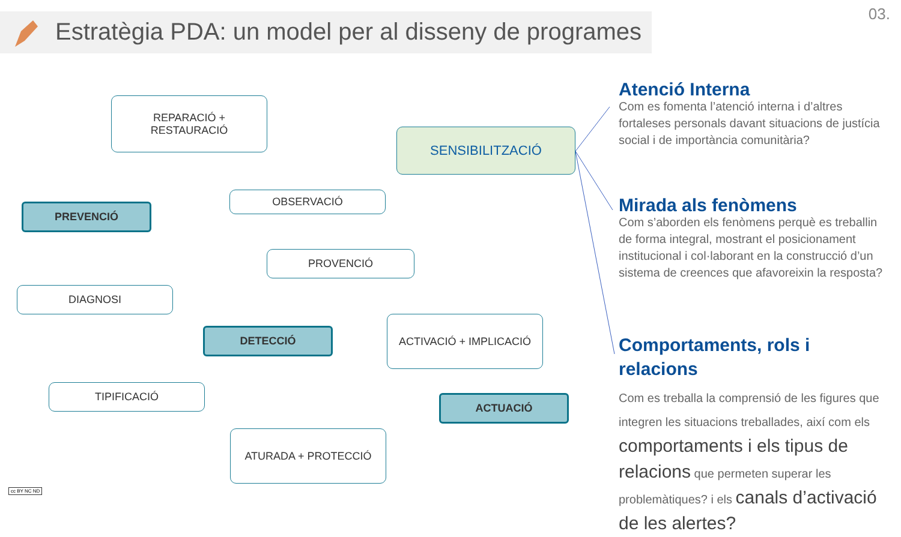Estratègia PDA: un model per al disseny de programes
03.
REPARACIÓ +
RESTAURACIÓ
SENSIBILITZACIÓ
OBSERVACIÓ
PREVENCIÓ
PROVENCIÓ
DIAGNOSI
DETECCIÓ
ACTIVACIÓ + IMPLICACIÓ
TIPIFICACIÓ
ACTUACIÓ
ATURADA + PROTECCIÓ
Atenció Interna
Com es fomenta l’atenció interna i d’altres fortaleses personals davant situacions de justícia social i de importància comunitària?
Mirada als fenòmens
Com s’aborden els fenòmens perquè es treballin de forma integral, mostrant el posicionament institucional i col·laborant en la construcció d’un sistema de creences que afavoreixin la resposta?
Comportaments, rols i relacions
Com es treballa la comprensió de les figures que integren les situacions treballades, així com els comportaments i els tipus de relacions que permeten superar les problemàtiques? i els canals d’activació de les alertes?
cc BY NC ND